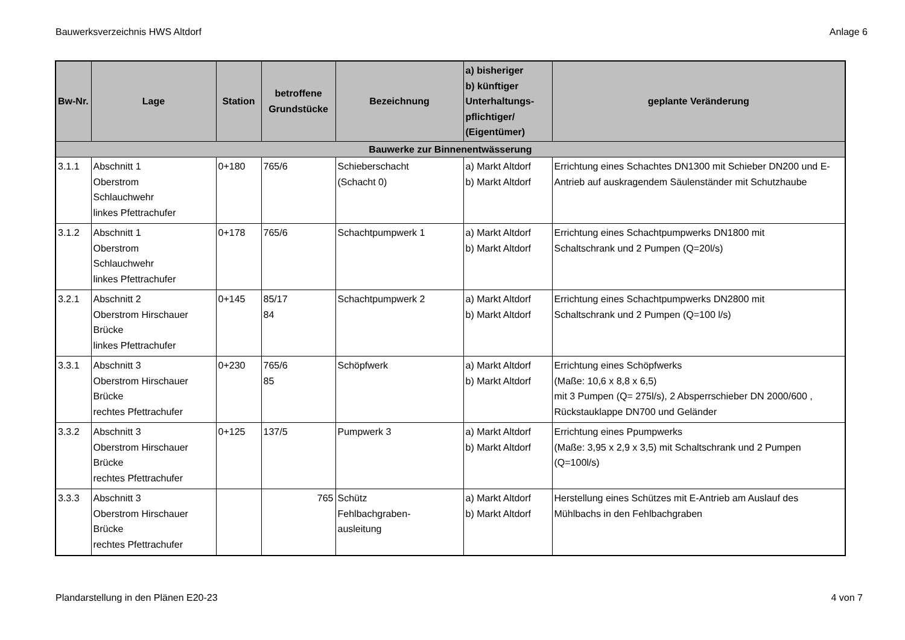Bauwerksverzeichnis HWS Altdorf Anlage 6
| Bw-Nr. | Lage | Station | betroffene Grundstücke | Bezeichnung | a) bisheriger b) künftiger Unterhaltungs- pflichtiger/ (Eigentümer) | geplante Veränderung |
| --- | --- | --- | --- | --- | --- | --- |
| Bauwerke zur Binnenentwässerung | | | | | | |
| 3.1.1 | Abschnitt 1 Oberstrom Schlauchwehr linkes Pfettrachufer | 0+180 | 765/6 | Schieberschacht (Schacht 0) | a) Markt Altdorf b) Markt Altdorf | Errichtung eines Schachtes DN1300 mit Schieber DN200 und E-Antrieb auf auskragendem Säulenständer mit Schutzhaube |
| 3.1.2 | Abschnitt 1 Oberstrom Schlauchwehr linkes Pfettrachufer | 0+178 | 765/6 | Schachtpumpwerk 1 | a) Markt Altdorf b) Markt Altdorf | Errichtung eines Schachtpumpwerks DN1800 mit Schaltschrank und 2 Pumpen (Q=20l/s) |
| 3.2.1 | Abschnitt 2 Oberstrom Hirschauer Brücke linkes Pfettrachufer | 0+145 | 85/17 84 | Schachtpumpwerk 2 | a) Markt Altdorf b) Markt Altdorf | Errichtung eines Schachtpumpwerks DN2800 mit Schaltschrank und 2 Pumpen (Q=100 l/s) |
| 3.3.1 | Abschnitt 3 Oberstrom Hirschauer Brücke rechtes Pfettrachufer | 0+230 | 765/6 85 | Schöpfwerk | a) Markt Altdorf b) Markt Altdorf | Errichtung eines Schöpfwerks (Maße: 10,6 x 8,8 x 6,5) mit 3 Pumpen (Q= 275l/s), 2 Absperrschieber DN 2000/600 , Rückstauklappe DN700 und Geländer |
| 3.3.2 | Abschnitt 3 Oberstrom Hirschauer Brücke rechtes Pfettrachufer | 0+125 | 137/5 | Pumpwerk 3 | a) Markt Altdorf b) Markt Altdorf | Errichtung eines Ppumpwerks (Maße: 3,95 x 2,9 x 3,5) mit Schaltschrank und 2 Pumpen (Q=100l/s) |
| 3.3.3 | Abschnitt 3 Oberstrom Hirschauer Brücke rechtes Pfettrachufer | | 765 | Schütz Fehlbachgraben- ausleitung | a) Markt Altdorf b) Markt Altdorf | Herstellung eines Schützes mit E-Antrieb am Auslauf des Mühlbachs in den Fehlbachgraben |
Plandarstellung in den Plänen E20-23 4 von 7